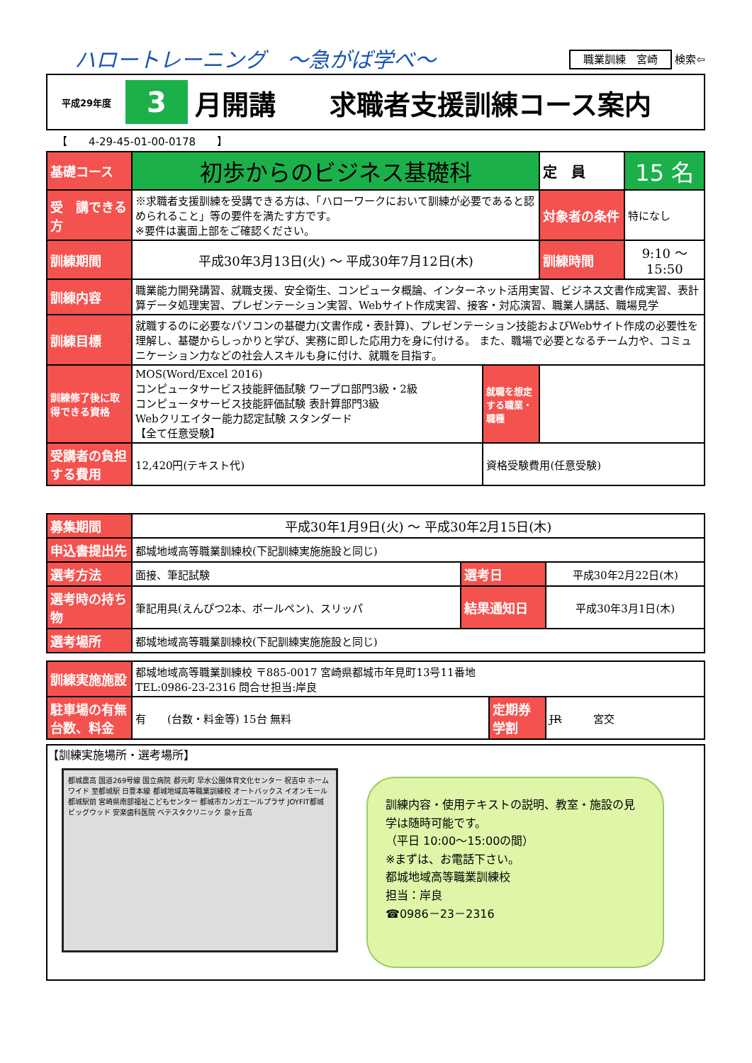ハロートレーニング　～急がば学べ～
職業訓練　宮崎 検索⇦
平成29年度 3 月開講　　求職者支援訓練コース案内
【　　4-29-45-01-00-0178　　】
| 基礎コース | 初歩からのビジネス基礎科 | | 定 員 | 15 名 |
| 受 講できる方 | ※求職者支援訓練を受講できる方は、「ハローワークにおいて訓練が必要であると認められること」等の要件を満たす方です。 ※要件は裏面上部をご確認ください。 | | 対象者の条件 | 特になし |
| 訓練期間 | 平成30年3月13日(火) ～ 平成30年7月12日(木) | | 訓練時間 | 9:10 ～ 15:50 |
| 訓練内容 | 職業能力開発講習、就職支援、安全衛生、コンピュータ概論、インターネット活用実習、ビジネス文書作成実習、表計算データ処理実習、プレゼンテーション実習、Webサイト作成実習、接客・対応演習、職業人講話、職場見学 | | | |
| 訓練目標 | 就職するのに必要なパソコンの基礎力(文書作成・表計算)、プレゼンテーション技能およびWebサイト作成の必要性を理解し、基礎からしっかりと学び、実務に即した応用力を身に付ける。 また、職場で必要となるチーム力や、コミュニケーション力などの社会人スキルも身に付け、就職を目指す。 | | | |
| 訓練修了後に取得できる資格 | MOS(Word/Excel 2016) コンピュータサービス技能評価試験 ワープロ部門3級・2級 コンピュータサービス技能評価試験 表計算部門3級 Webクリエイター能力認定試験 スタンダード 【全て任意受験】 | 就職を想定する職業・職種 | | |
| 受講者の負担する費用 | 12,420円(テキスト代) | 資格受験費用(任意受験) | | |
| 募集期間 | 平成30年1月9日(火) ～ 平成30年2月15日(木) | | |
| 申込書提出先 | 都城地域高等職業訓練校(下記訓練実施施設と同じ) | | |
| 選考方法 | 面接、筆記試験 | 選考日 | 平成30年2月22日(木) |
| 選考時の持ち物 | 筆記用具(えんぴつ2本、ボールペン)、スリッパ | 結果通知日 | 平成30年3月1日(木) |
| 選考場所 | 都城地域高等職業訓練校(下記訓練実施施設と同じ) | | |
| 訓練実施施設 | 都城地域高等職業訓練校 〒885-0017 宮崎県都城市年見町13号11番地 TEL:0986-23-2316 問合せ担当:岸良 | | |
| 駐車場の有無台数、料金 | 有 (台数・料金等) 15台 無料 | 定期券学割 | JR 宮交 |
【訓練実施場所・選考場所】
都城農高 国道269号線 国立病院 郡元町 早水公園体育文化センター 祝吉中 ホームワイド 至都城駅 日豊本線 都城地域高等職業訓練校 オートバックス イオンモール都城駅前 宮崎県南部福祉こどもセンター 都城市カンガエールプラザ JOYFIT都城 ビッグウッド 安楽歯科医院 ベテスタクリニック 泉ヶ丘高
訓練内容・使用テキストの説明、教室・施設の見学は随時可能です。
（平日 10:00～15:00の間）
※まずは、お電話下さい。
都城地域高等職業訓練校
担当：岸良
☎0986－23－2316